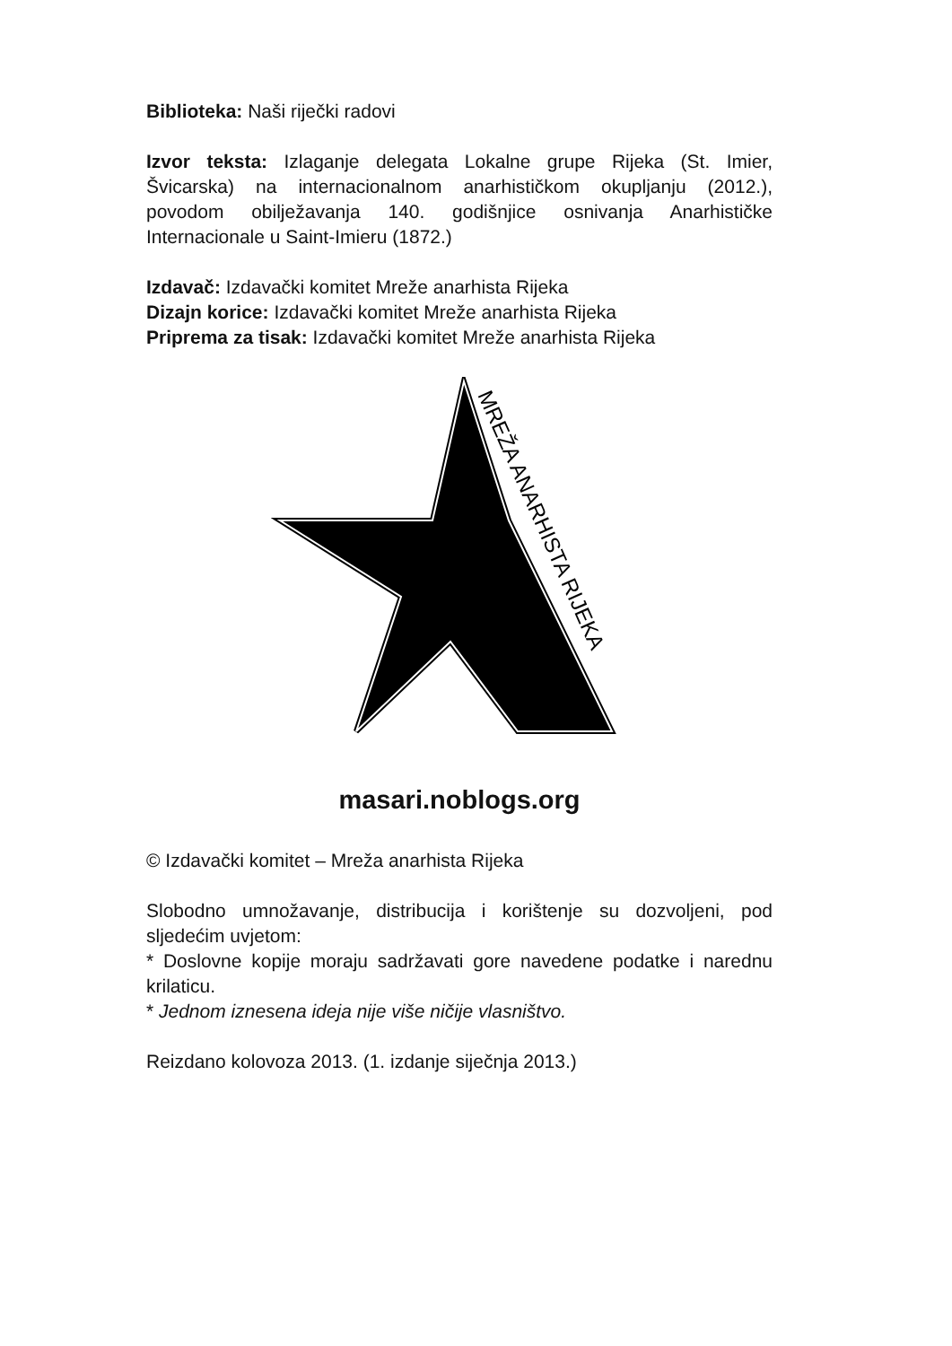Biblioteka: Naši riječki radovi
Izvor teksta: Izlaganje delegata Lokalne grupe Rijeka (St. Imier, Švicarska) na internacionalnom anarhističkom okupljanju (2012.), povodom obilježavanja 140. godišnjice osnivanja Anarhističke Internacionale u Saint-Imieru (1872.)
Izdavač: Izdavački komitet Mreže anarhista Rijeka
Dizajn korice: Izdavački komitet Mreže anarhista Rijeka
Priprema za tisak: Izdavački komitet Mreže anarhista Rijeka
MREŽA ANARHISTA RIJEKA
masari.noblogs.org
© Izdavački komitet – Mreža anarhista Rijeka
Slobodno umnožavanje, distribucija i korištenje su dozvoljeni, pod sljedećim uvjetom:
* Doslovne kopije moraju sadržavati gore navedene podatke i narednu krilaticu.
* Jednom iznesena ideja nije više ničije vlasništvo.
Reizdano kolovoza 2013. (1. izdanje siječnja 2013.)